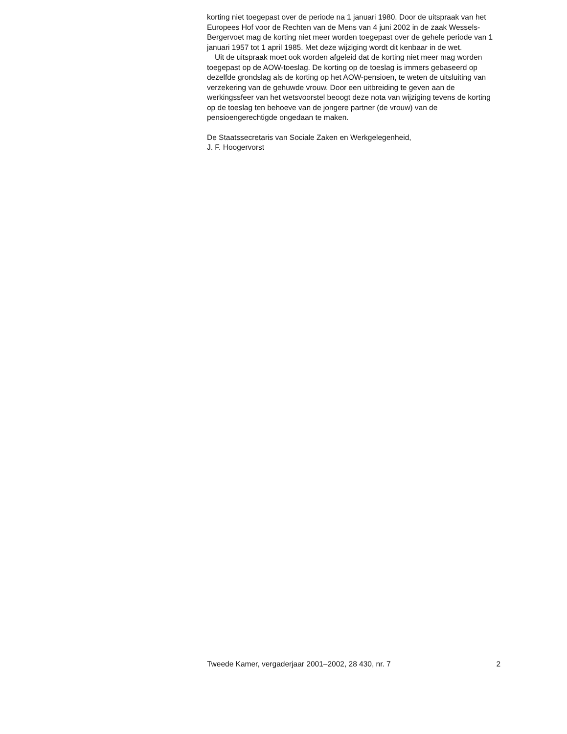korting niet toegepast over de periode na 1 januari 1980. Door de uitspraak van het Europees Hof voor de Rechten van de Mens van 4 juni 2002 in de zaak Wessels-Bergervoet mag de korting niet meer worden toegepast over de gehele periode van 1 januari 1957 tot 1 april 1985. Met deze wijziging wordt dit kenbaar in de wet.
Uit de uitspraak moet ook worden afgeleid dat de korting niet meer mag worden toegepast op de AOW-toeslag. De korting op de toeslag is immers gebaseerd op dezelfde grondslag als de korting op het AOW-pensioen, te weten de uitsluiting van verzekering van de gehuwde vrouw. Door een uitbreiding te geven aan de werkingssfeer van het wetsvoorstel beoogt deze nota van wijziging tevens de korting op de toeslag ten behoeve van de jongere partner (de vrouw) van de pensioengerechtigde ongedaan te maken.
De Staatssecretaris van Sociale Zaken en Werkgelegenheid,
J. F. Hoogervorst
Tweede Kamer, vergaderjaar 2001–2002, 28 430, nr. 7 2